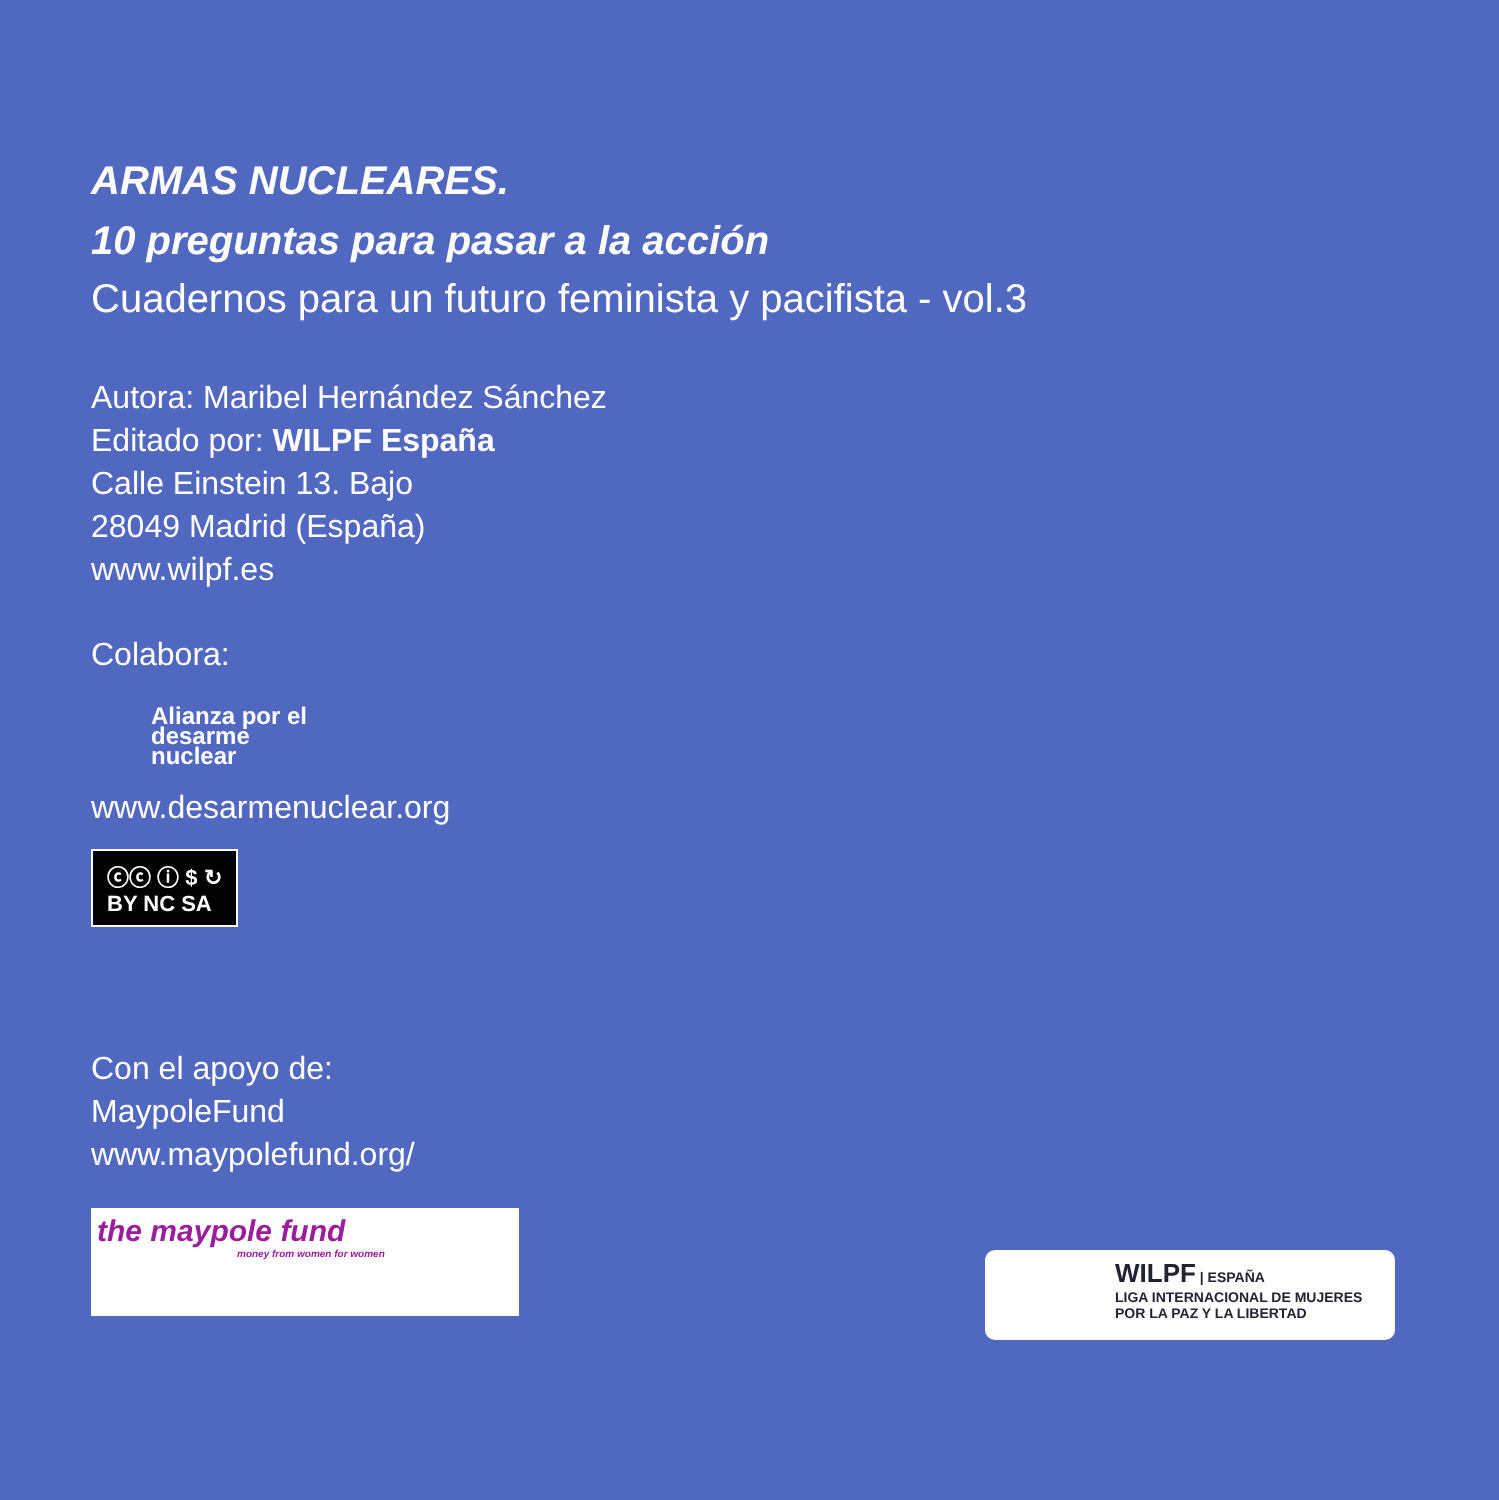ARMAS NUCLEARES.
10 preguntas para pasar a la acción
Cuadernos para un futuro feminista y pacifista - vol.3
Autora: Maribel Hernández Sánchez
Editado por: WILPF España
Calle Einstein 13. Bajo
28049 Madrid (España)
www.wilpf.es
Colabora:
Alianza por el desarme nuclear
www.desarmenuclear.org
ⓒⓒ ⓘ $ ↻
BY NC SA
Con el apoyo de:
MaypoleFund
www.maypolefund.org/
the maypole fund
money from women for women
WILPF | ESPAÑA
LIGA INTERNACIONAL DE MUJERES
POR LA PAZ Y LA LIBERTAD